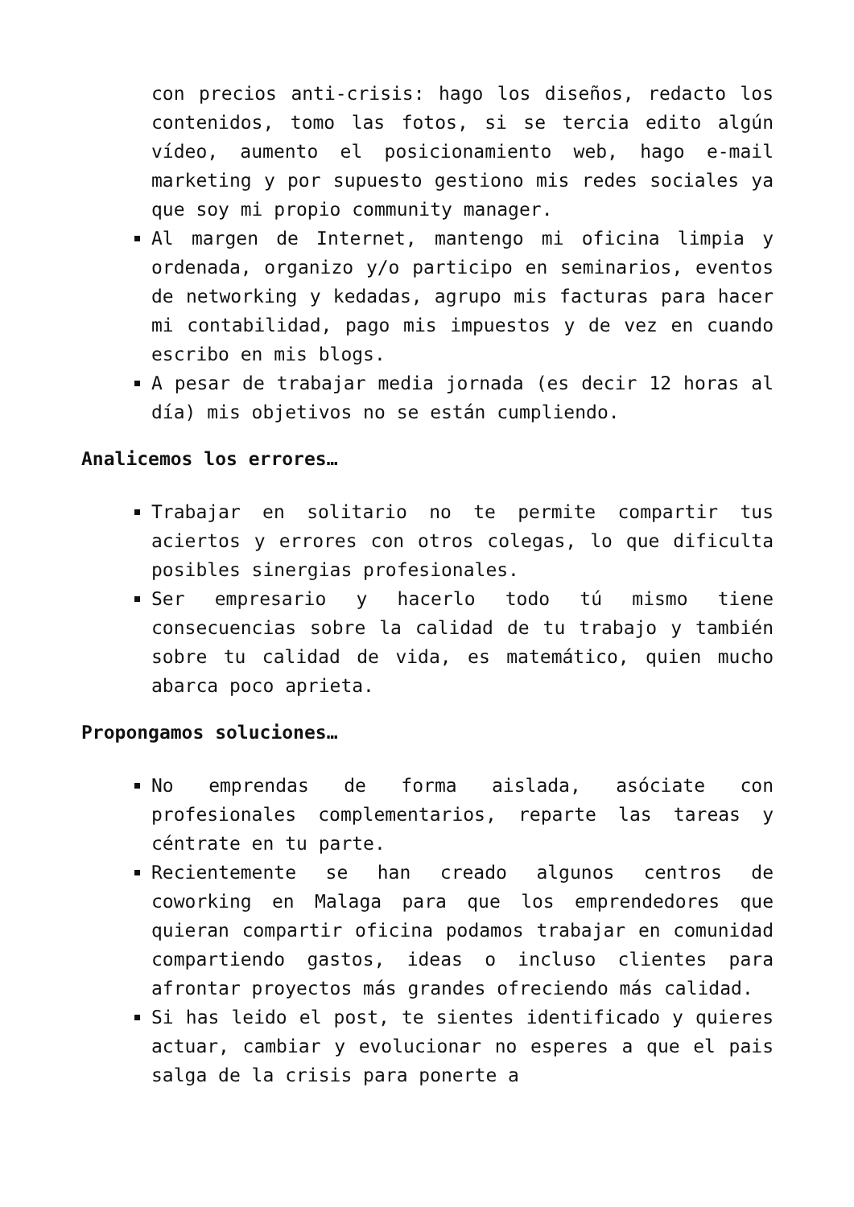con precios anti-crisis: hago los diseños, redacto los contenidos, tomo las fotos, si se tercia edito algún vídeo, aumento el posicionamiento web, hago e-mail marketing y por supuesto gestiono mis redes sociales ya que soy mi propio community manager.
Al margen de Internet, mantengo mi oficina limpia y ordenada, organizo y/o participo en seminarios, eventos de networking y kedadas, agrupo mis facturas para hacer mi contabilidad, pago mis impuestos y de vez en cuando escribo en mis blogs.
A pesar de trabajar media jornada (es decir 12 horas al día) mis objetivos no se están cumpliendo.
Analicemos los errores…
Trabajar en solitario no te permite compartir tus aciertos y errores con otros colegas, lo que dificulta posibles sinergias profesionales.
Ser empresario y hacerlo todo tú mismo tiene consecuencias sobre la calidad de tu trabajo y también sobre tu calidad de vida, es matemático, quien mucho abarca poco aprieta.
Propongamos soluciones…
No emprendas de forma aislada, asóciate con profesionales complementarios, reparte las tareas y céntrate en tu parte.
Recientemente se han creado algunos centros de coworking en Malaga para que los emprendedores que quieran compartir oficina podamos trabajar en comunidad compartiendo gastos, ideas o incluso clientes para afrontar proyectos más grandes ofreciendo más calidad.
Si has leido el post, te sientes identificado y quieres actuar, cambiar y evolucionar no esperes a que el pais salga de la crisis para ponerte a